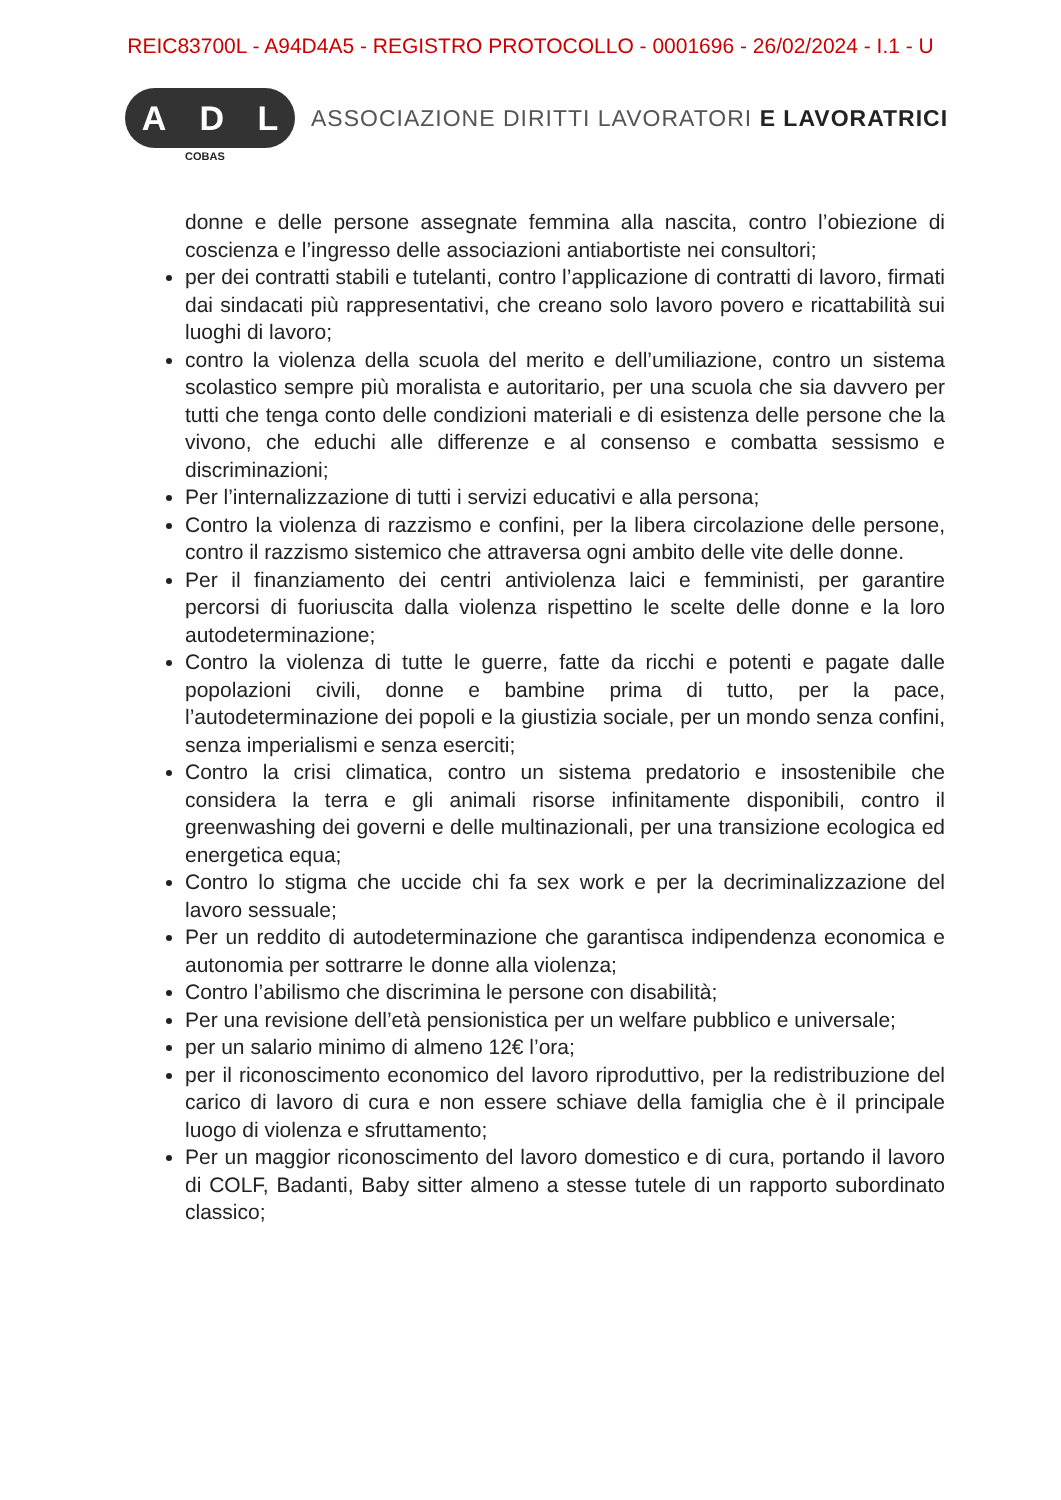REIC83700L - A94D4A5 - REGISTRO PROTOCOLLO - 0001696 - 26/02/2024 - I.1 - U
A D L
COBAS
ASSOCIAZIONE DIRITTI LAVORATORI E LAVORATRICI
donne e delle persone assegnate femmina alla nascita, contro l’obiezione di coscienza e l’ingresso delle associazioni antiabortiste nei consultori;
per dei contratti stabili e tutelanti, contro l’applicazione di contratti di lavoro, firmati dai sindacati più rappresentativi, che creano solo lavoro povero e ricattabilità sui luoghi di lavoro;
contro la violenza della scuola del merito e dell’umiliazione, contro un sistema scolastico sempre più moralista e autoritario, per una scuola che sia davvero per tutti che tenga conto delle condizioni materiali e di esistenza delle persone che la vivono, che educhi alle differenze e al consenso e combatta sessismo e discriminazioni;
Per l’internalizzazione di tutti i servizi educativi e alla persona;
Contro la violenza di razzismo e confini, per la libera circolazione delle persone, contro il razzismo sistemico che attraversa ogni ambito delle vite delle donne.
Per il finanziamento dei centri antiviolenza laici e femministi, per garantire percorsi di fuoriuscita dalla violenza rispettino le scelte delle donne e la loro autodeterminazione;
Contro la violenza di tutte le guerre, fatte da ricchi e potenti e pagate dalle popolazioni civili, donne e bambine prima di tutto, per la pace, l’autodeterminazione dei popoli e la giustizia sociale, per un mondo senza confini, senza imperialismi e senza eserciti;
Contro la crisi climatica, contro un sistema predatorio e insostenibile che considera la terra e gli animali risorse infinitamente disponibili, contro il greenwashing dei governi e delle multinazionali, per una transizione ecologica ed energetica equa;
Contro lo stigma che uccide chi fa sex work e per la decriminalizzazione del lavoro sessuale;
Per un reddito di autodeterminazione che garantisca indipendenza economica e autonomia per sottrarre le donne alla violenza;
Contro l’abilismo che discrimina le persone con disabilità;
Per una revisione dell’età pensionistica per un welfare pubblico e universale;
per un salario minimo di almeno 12€ l’ora;
per il riconoscimento economico del lavoro riproduttivo, per la redistribuzione del carico di lavoro di cura e non essere schiave della famiglia che è il principale luogo di violenza e sfruttamento;
Per un maggior riconoscimento del lavoro domestico e di cura, portando il lavoro di COLF, Badanti, Baby sitter almeno a stesse tutele di un rapporto subordinato classico;